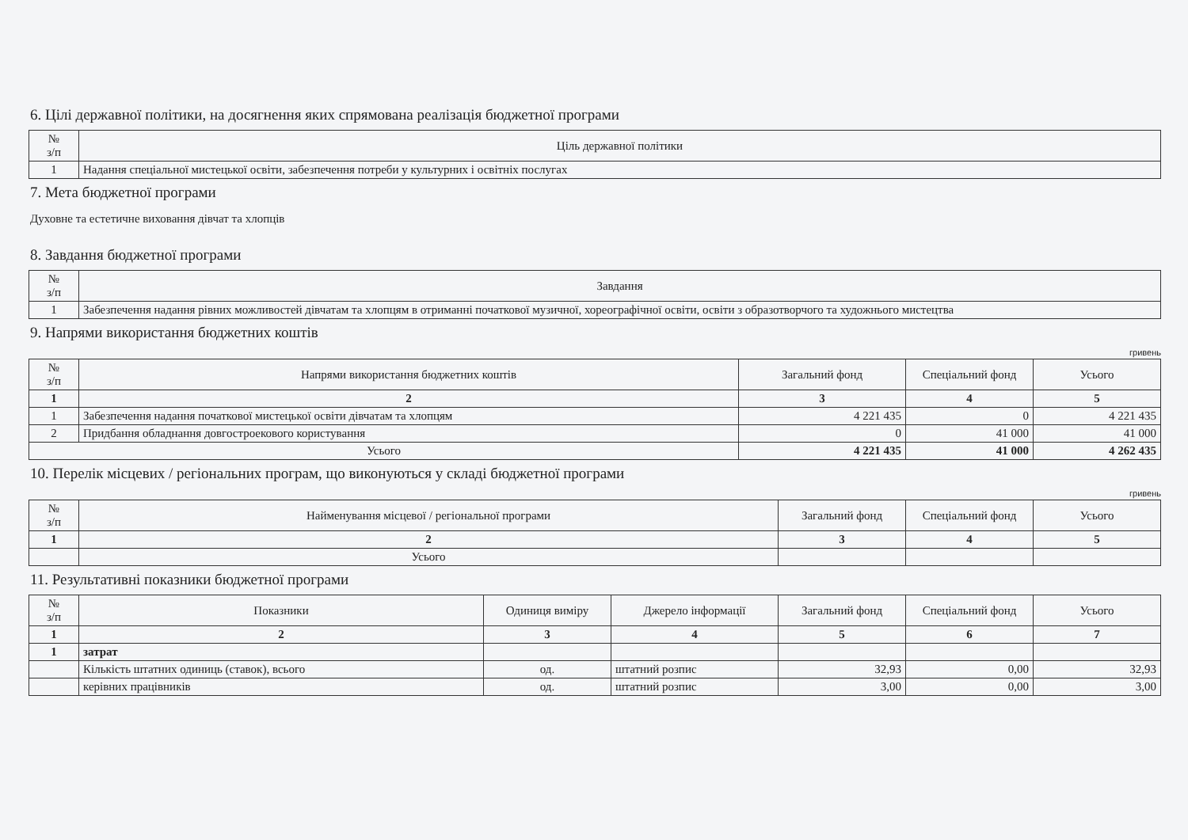6. Цілі державної політики, на досягнення яких спрямована реалізація бюджетної програми
| № з/п | Ціль державної політики |
| --- | --- |
| 1 | Надання спеціальної мистецької освіти, забезпечення потреби у культурних і освітніх послугах |
7. Мета бюджетної програми
Духовне та естетичне виховання дівчат та хлопців
8. Завдання бюджетної програми
| № з/п | Завдання |
| --- | --- |
| 1 | Забезпечення надання рівних можливостей дівчатам та хлопцям в отриманні початкової музичної, хореографічної освіти, освіти з образотворчого та художнього мистецтва |
9. Напрями використання бюджетних коштів
гривень
| № з/п | Напрями використання бюджетних коштів | Загальний фонд | Спеціальний фонд | Усього |
| --- | --- | --- | --- | --- |
| 1 | 2 | 3 | 4 | 5 |
| 1 | Забезпечення надання початкової мистецької освіти дівчатам та хлопцям | 4 221 435 | 0 | 4 221 435 |
| 2 | Придбання обладнання довгостроекового користування | 0 | 41 000 | 41 000 |
| Усього | | 4 221 435 | 41 000 | 4 262 435 |
10. Перелік місцевих / регіональних програм, що виконуються у складі бюджетної програми
гривень
| № з/п | Найменування місцевої / регіональної програми | Загальний фонд | Спеціальний фонд | Усього |
| --- | --- | --- | --- | --- |
| 1 | 2 | 3 | 4 | 5 |
| | Усього | | | |
11. Результативні показники бюджетної програми
| № з/п | Показники | Одиниця виміру | Джерело інформації | Загальний фонд | Спеціальний фонд | Усього |
| --- | --- | --- | --- | --- | --- | --- |
| 1 | 2 | 3 | 4 | 5 | 6 | 7 |
| 1 | затрат | | | | | |
| | Кількість штатних одиниць (ставок), всього | од. | штатний розпис | 32,93 | 0,00 | 32,93 |
| | керівних працівників | од. | штатний розпис | 3,00 | 0,00 | 3,00 |